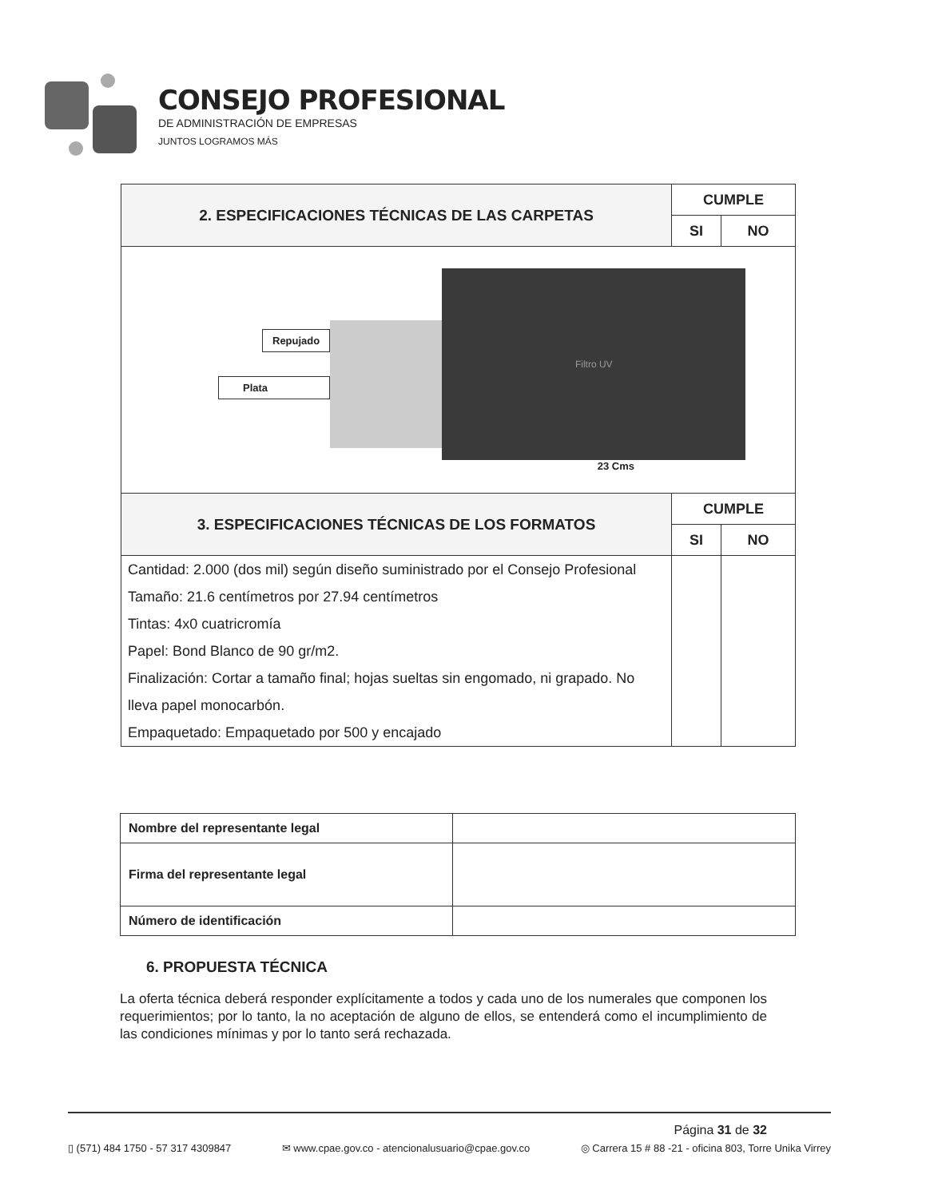CONSEJO PROFESIONAL
DE ADMINISTRACIÓN DE EMPRESAS
JUNTOS LOGRAMOS MÁS
| 2. ESPECIFICACIONES TÉCNICAS DE LAS CARPETAS | CUMPLE | |
| | SI | NO |
| Repujado Plata Filtro UV 23 Cms | | |
| 3. ESPECIFICACIONES TÉCNICAS DE LOS FORMATOS | CUMPLE | |
| | SI | NO |
| Cantidad: 2.000 (dos mil) según diseño suministrado por el Consejo Profesional Tamaño: 21.6 centímetros por 27.94 centímetros Tintas: 4x0 cuatricromía Papel: Bond Blanco de 90 gr/m2. Finalización: Cortar a tamaño final; hojas sueltas sin engomado, ni grapado. No lleva papel monocarbón. Empaquetado: Empaquetado por 500 y encajado | | |
| Nombre del representante legal | |
| Firma del representante legal | |
| Número de identificación | |
6. PROPUESTA TÉCNICA
La oferta técnica deberá responder explícitamente a todos y cada uno de los numerales que componen los requerimientos; por lo tanto, la no aceptación de alguno de ellos, se entenderá como el incumplimiento de las condiciones mínimas y por lo tanto será rechazada.
Página 31 de 32
▯ (571) 484 1750 - 57 317 4309847 ✉ www.cpae.gov.co - atencionalusuario@cpae.gov.co ◎ Carrera 15 # 88 -21 - oficina 803, Torre Unika Virrey